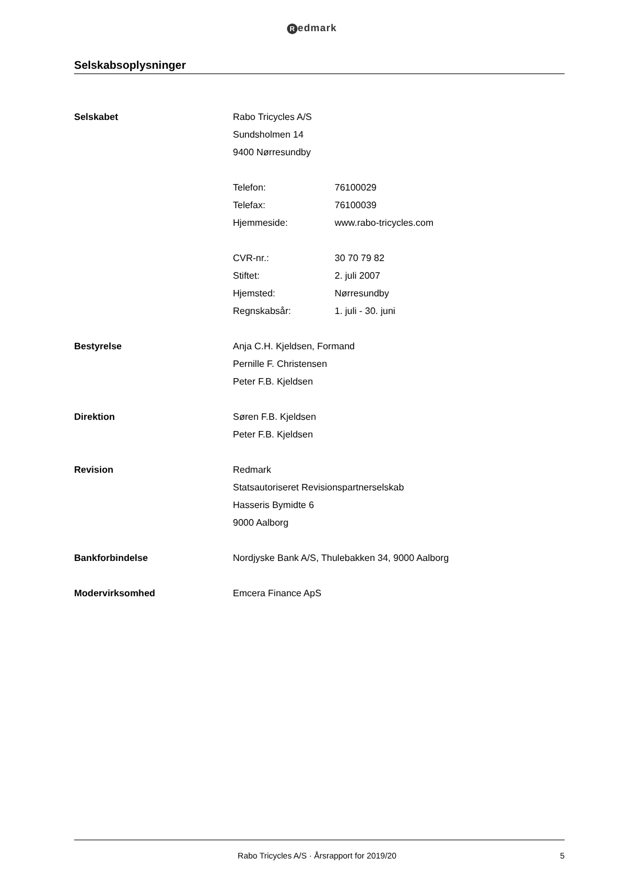Redmark
Selskabsoplysninger
| Selskabet | Rabo Tricycles A/S | |
| | Sundsholmen 14 | |
| | 9400 Nørresundby | |
| | Telefon: | 76100029 |
| | Telefax: | 76100039 |
| | Hjemmeside: | www.rabo-tricycles.com |
| | CVR-nr.: | 30 70 79 82 |
| | Stiftet: | 2. juli 2007 |
| | Hjemsted: | Nørresundby |
| | Regnskabsår: | 1. juli - 30. juni |
| Bestyrelse | Anja C.H. Kjeldsen, Formand | |
| | Pernille F. Christensen | |
| | Peter F.B. Kjeldsen | |
| Direktion | Søren F.B. Kjeldsen | |
| | Peter F.B. Kjeldsen | |
| Revision | Redmark | |
| | Statsautoriseret Revisionspartnerselskab | |
| | Hasseris Bymidte 6 | |
| | 9000 Aalborg | |
| Bankforbindelse | Nordjyske Bank A/S, Thulebakken 34, 9000 Aalborg | |
| Modervirksomhed | Emcera Finance ApS | |
Rabo Tricycles A/S · Årsrapport for 2019/20
5